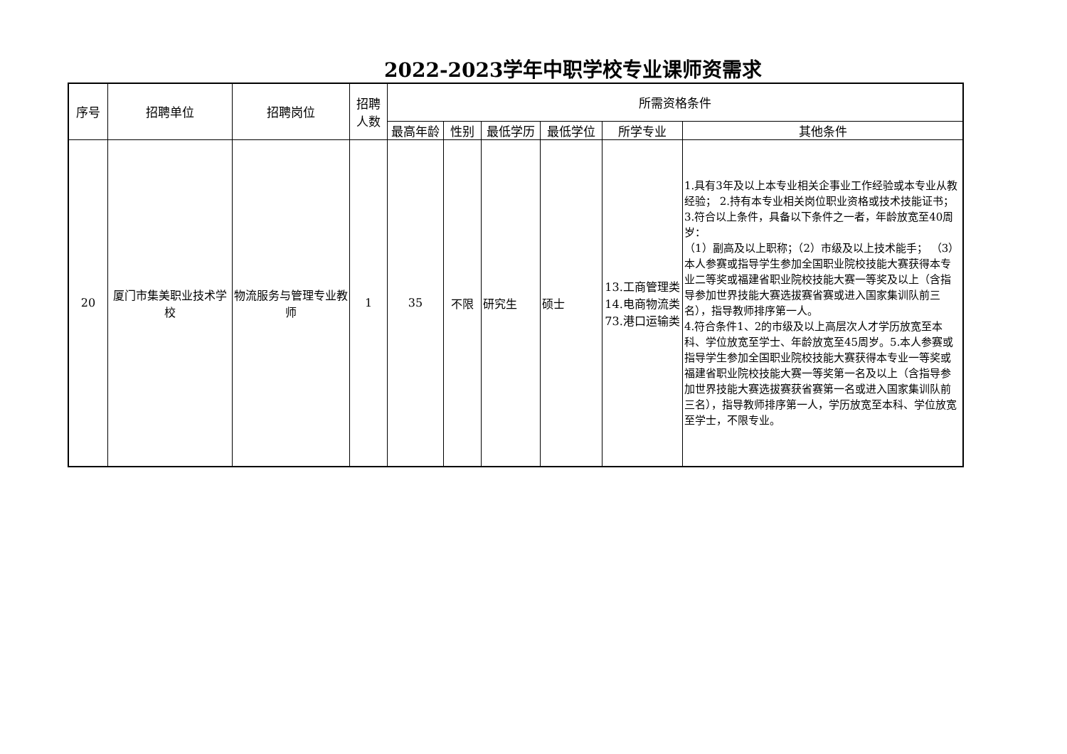2022-2023学年中职学校专业课师资需求
| 序号 | 招聘单位 | 招聘岗位 | 招聘人数 | 所需资格条件 | | | | | |
| --- | --- | --- | --- | --- | --- | --- | --- | --- | --- |
| | | | | 最高年龄 | 性别 | 最低学历 | 最低学位 | 所学专业 | 其他条件 |
| 20 | 厦门市集美职业技术学校 | 物流服务与管理专业教师 | 1 | 35 | 不限 | 研究生 | 硕士 | 13.工商管理类 14.电商物流类 73.港口运输类 | 1.具有3年及以上本专业相关企事业工作经验或本专业从教经验； 2.持有本专业相关岗位职业资格或技术技能证书； 3.符合以上条件，具备以下条件之一者，年龄放宽至40周岁： （1）副高及以上职称；（2）市级及以上技术能手； （3） 本人参赛或指导学生参加全国职业院校技能大赛获得本专业二等奖或福建省职业院校技能大赛一等奖及以上（含指导参加世界技能大赛选拔赛省赛或进入国家集训队前三名），指导教师排序第一人。 4.符合条件1、2的市级及以上高层次人才学历放宽至本科、学位放宽至学士、年龄放宽至45周岁。5.本人参赛或指导学生参加全国职业院校技能大赛获得本专业一等奖或福建省职业院校技能大赛一等奖第一名及以上（含指导参加世界技能大赛选拔赛获省赛第一名或进入国家集训队前三名），指导教师排序第一人，学历放宽至本科、学位放宽至学士，不限专业。 |